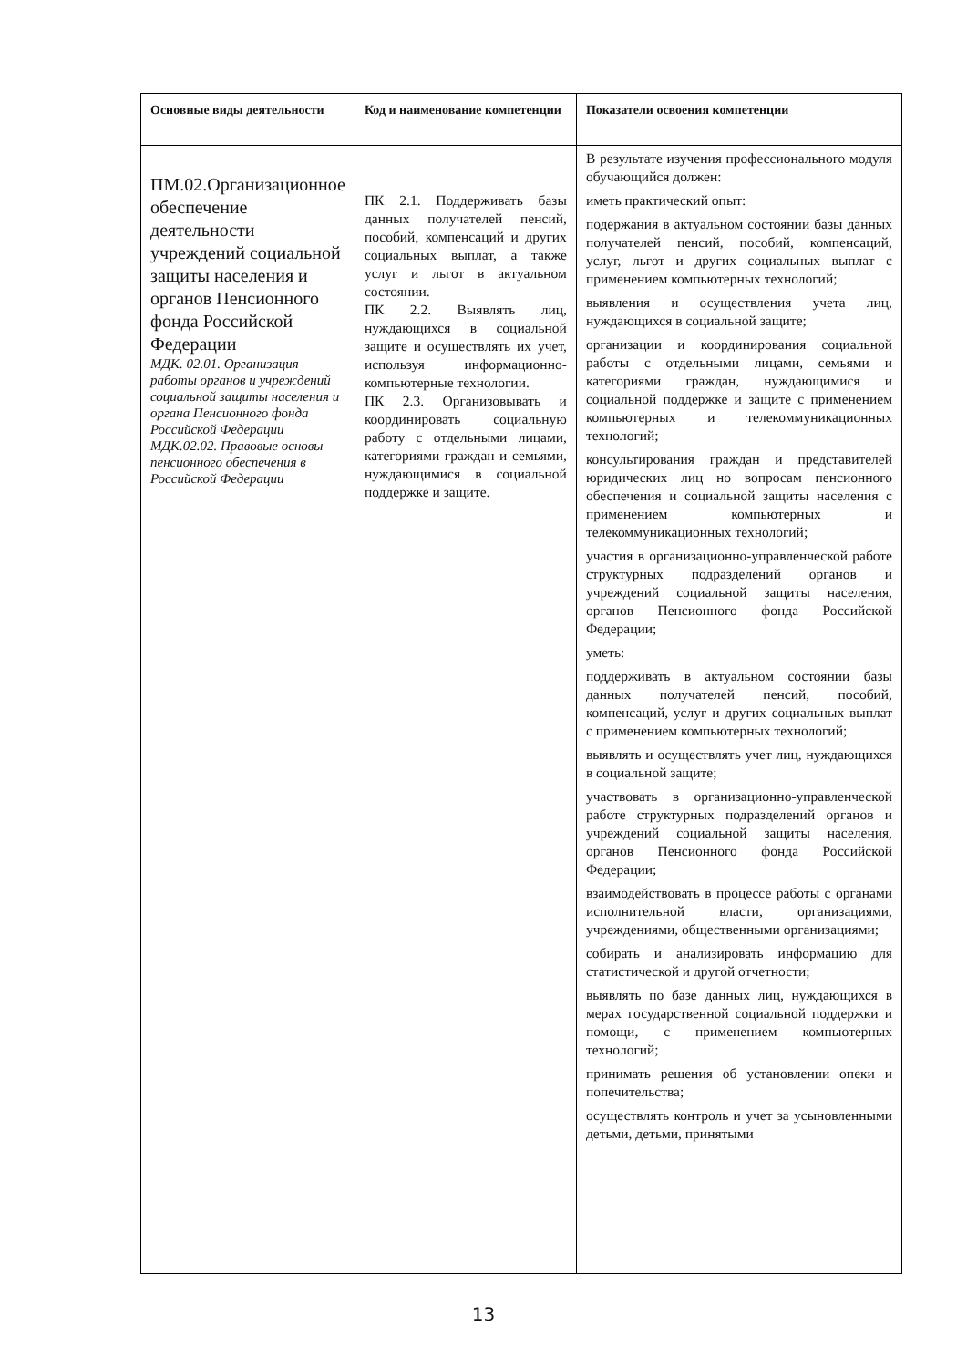| Основные виды деятельности | Код и наименование компетенции | Показатели освоения компетенции |
| --- | --- | --- |
| ПМ.02.Организационное обеспечение деятельности учреждений социальной защиты населения и органов Пенсионного фонда Российской Федерации МДК. 02.01. Организация работы органов и учреждений социальной защиты населения и органа Пенсионного фонда Российской Федерации МДК.02.02. Правовые основы пенсионного обеспечения в Российской Федерации | ПК 2.1. Поддерживать базы данных получателей пенсий, пособий, компенсаций и других социальных выплат, а также услуг и льгот в актуальном состоянии. ПК 2.2. Выявлять лиц, нуждающихся в социальной защите и осуществлять их учет, используя информационно-компьютерные технологии. ПК 2.3. Организовывать и координировать социальную работу с отдельными лицами, категориями граждан и семьями, нуждающимися в социальной поддержке и защите. | В результате изучения профессионального модуля обучающийся должен: иметь практический опыт: подержания в актуальном состоянии базы данных получателей пенсий, пособий, компенсаций, услуг, льгот и других социальных выплат с применением компьютерных технологий; выявления и осуществления учета лиц, нуждающихся в социальной защите; организации и координирования социальной работы с отдельными лицами, семьями и категориями граждан, нуждающимися и социальной поддержке и защите с применением компьютерных и телекоммуникационных технологий; консультирования граждан и представителей юридических лиц но вопросам пенсионного обеспечения и социальной защиты населения с применением компьютерных и телекоммуникационных технологий; участия в организационно-управленческой работе структурных подразделений органов и учреждений социальной защиты населения, органов Пенсионного фонда Российской Федерации; уметь: поддерживать в актуальном состоянии базы данных получателей пенсий, пособий, компенсаций, услуг и других социальных выплат с применением компьютерных технологий; выявлять и осуществлять учет лиц, нуждающихся в социальной защите; участвовать в организационно-управленческой работе структурных подразделений органов и учреждений социальной защиты населения, органов Пенсионного фонда Российской Федерации; взаимодействовать в процессе работы с органами исполнительной власти, организациями, учреждениями, общественными организациями; собирать и анализировать информацию для статистической и другой отчетности; выявлять по базе данных лиц, нуждающихся в мерах государственной социальной поддержки и помощи, с применением компьютерных технологий; принимать решения об установлении опеки и попечительства; осуществлять контроль и учет за усыновленными детьми, детьми, принятыми |
13